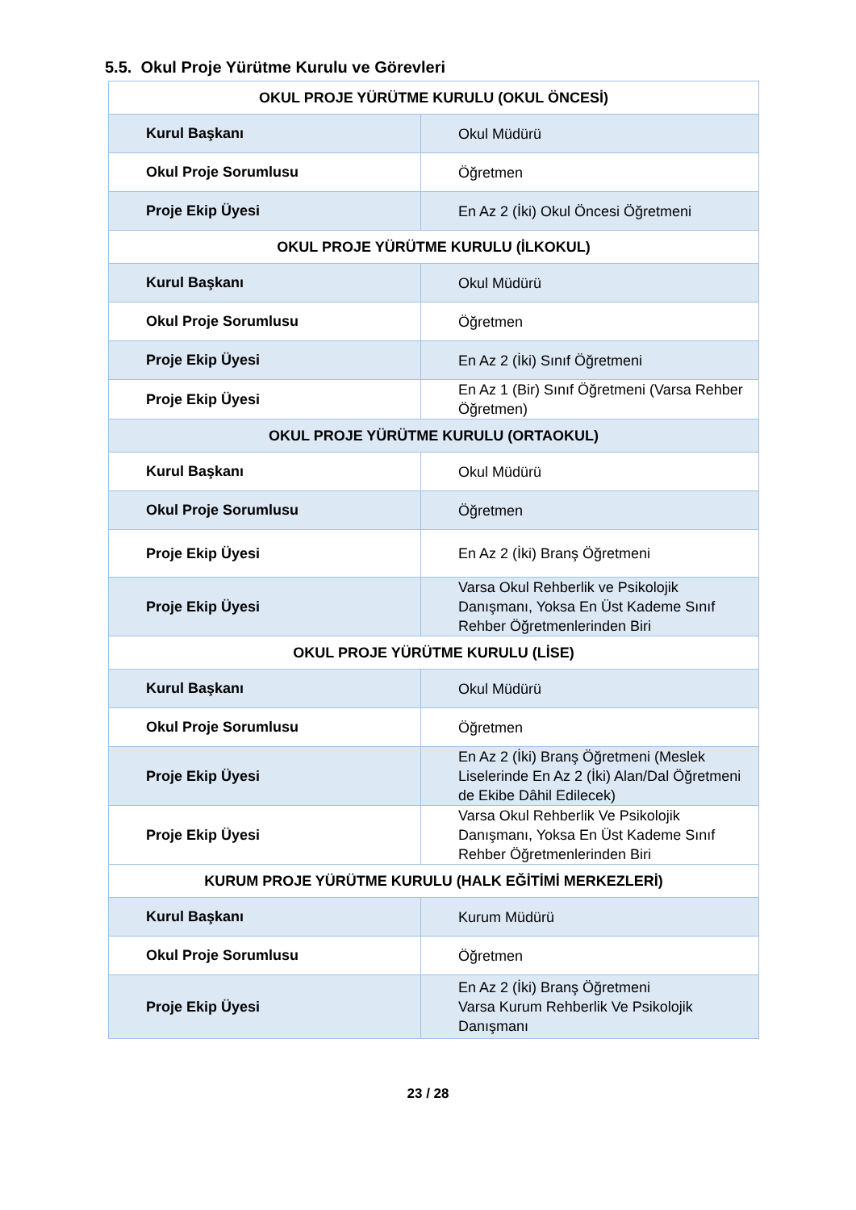5.5. Okul Proje Yürütme Kurulu ve Görevleri
| OKUL PROJE YÜRÜTME KURULU (OKUL ÖNCESİ) | |
| --- | --- |
| Kurul Başkanı | Okul Müdürü |
| Okul Proje Sorumlusu | Öğretmen |
| Proje Ekip Üyesi | En Az 2 (İki) Okul Öncesi Öğretmeni |
| OKUL PROJE YÜRÜTME KURULU (İLKOKUL) | |
| Kurul Başkanı | Okul Müdürü |
| Okul Proje Sorumlusu | Öğretmen |
| Proje Ekip Üyesi | En Az 2 (İki) Sınıf Öğretmeni |
| Proje Ekip Üyesi | En Az 1 (Bir) Sınıf Öğretmeni (Varsa Rehber Öğretmen) |
| OKUL PROJE YÜRÜTME KURULU (ORTAOKUL) | |
| Kurul Başkanı | Okul Müdürü |
| Okul Proje Sorumlusu | Öğretmen |
| Proje Ekip Üyesi | En Az 2 (İki) Branş Öğretmeni |
| Proje Ekip Üyesi | Varsa Okul Rehberlik ve Psikolojik Danışmanı, Yoksa En Üst Kademe Sınıf Rehber Öğretmenlerinden Biri |
| OKUL PROJE YÜRÜTME KURULU (LİSE) | |
| Kurul Başkanı | Okul Müdürü |
| Okul Proje Sorumlusu | Öğretmen |
| Proje Ekip Üyesi | En Az 2 (İki) Branş Öğretmeni (Meslek Liselerinde En Az 2 (İki) Alan/Dal Öğretmeni de Ekibe Dâhil Edilecek) |
| Proje Ekip Üyesi | Varsa Okul Rehberlik Ve Psikolojik Danışmanı, Yoksa En Üst Kademe Sınıf Rehber Öğretmenlerinden Biri |
| KURUM PROJE YÜRÜTME KURULU (HALK EĞİTİMİ MERKEZLERİ) | |
| Kurul Başkanı | Kurum Müdürü |
| Okul Proje Sorumlusu | Öğretmen |
| Proje Ekip Üyesi | En Az 2 (İki) Branş Öğretmeni Varsa Kurum Rehberlik Ve Psikolojik Danışmanı |
23 / 28